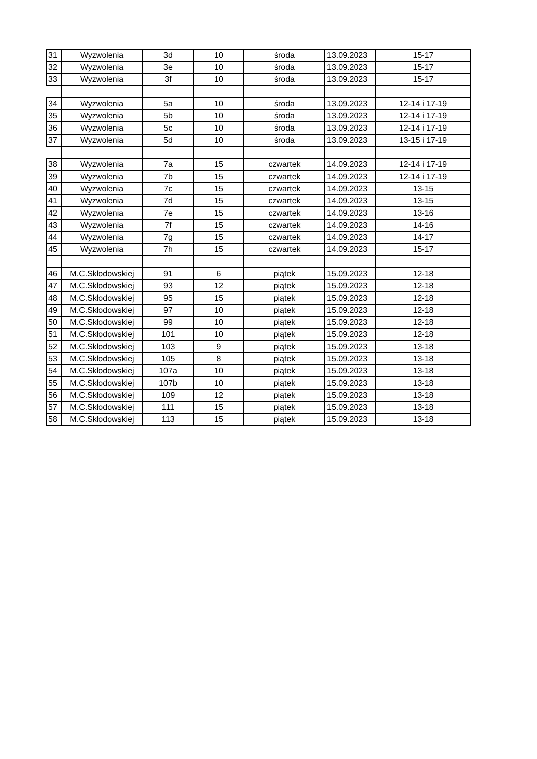| 31 | Wyzwolenia | 3d | 10 | środa | 13.09.2023 | 15-17 |
| 32 | Wyzwolenia | 3e | 10 | środa | 13.09.2023 | 15-17 |
| 33 | Wyzwolenia | 3f | 10 | środa | 13.09.2023 | 15-17 |
| 34 | Wyzwolenia | 5a | 10 | środa | 13.09.2023 | 12-14 i 17-19 |
| 35 | Wyzwolenia | 5b | 10 | środa | 13.09.2023 | 12-14 i 17-19 |
| 36 | Wyzwolenia | 5c | 10 | środa | 13.09.2023 | 12-14 i 17-19 |
| 37 | Wyzwolenia | 5d | 10 | środa | 13.09.2023 | 13-15 i 17-19 |
| 38 | Wyzwolenia | 7a | 15 | czwartek | 14.09.2023 | 12-14 i 17-19 |
| 39 | Wyzwolenia | 7b | 15 | czwartek | 14.09.2023 | 12-14 i 17-19 |
| 40 | Wyzwolenia | 7c | 15 | czwartek | 14.09.2023 | 13-15 |
| 41 | Wyzwolenia | 7d | 15 | czwartek | 14.09.2023 | 13-15 |
| 42 | Wyzwolenia | 7e | 15 | czwartek | 14.09.2023 | 13-16 |
| 43 | Wyzwolenia | 7f | 15 | czwartek | 14.09.2023 | 14-16 |
| 44 | Wyzwolenia | 7g | 15 | czwartek | 14.09.2023 | 14-17 |
| 45 | Wyzwolenia | 7h | 15 | czwartek | 14.09.2023 | 15-17 |
| 46 | M.C.Skłodowskiej | 91 | 6 | piątek | 15.09.2023 | 12-18 |
| 47 | M.C.Skłodowskiej | 93 | 12 | piątek | 15.09.2023 | 12-18 |
| 48 | M.C.Skłodowskiej | 95 | 15 | piątek | 15.09.2023 | 12-18 |
| 49 | M.C.Skłodowskiej | 97 | 10 | piątek | 15.09.2023 | 12-18 |
| 50 | M.C.Skłodowskiej | 99 | 10 | piątek | 15.09.2023 | 12-18 |
| 51 | M.C.Skłodowskiej | 101 | 10 | piątek | 15.09.2023 | 12-18 |
| 52 | M.C.Skłodowskiej | 103 | 9 | piątek | 15.09.2023 | 13-18 |
| 53 | M.C.Skłodowskiej | 105 | 8 | piątek | 15.09.2023 | 13-18 |
| 54 | M.C.Skłodowskiej | 107a | 10 | piątek | 15.09.2023 | 13-18 |
| 55 | M.C.Skłodowskiej | 107b | 10 | piątek | 15.09.2023 | 13-18 |
| 56 | M.C.Skłodowskiej | 109 | 12 | piątek | 15.09.2023 | 13-18 |
| 57 | M.C.Skłodowskiej | 111 | 15 | piątek | 15.09.2023 | 13-18 |
| 58 | M.C.Skłodowskiej | 113 | 15 | piątek | 15.09.2023 | 13-18 |